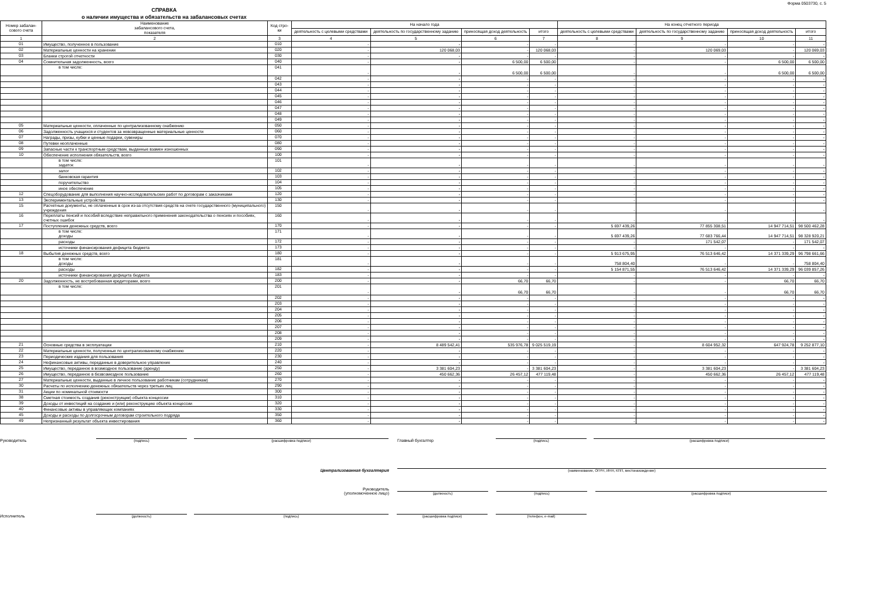Форма 0503730, с. 5
СПРАВКА
о наличии имущества и обязательств на забалансовых счетах
| Номер забалан-сового счета | Наименование забалансового счета, показателя | Код стро-ки | На начало года | | | | На конец отчетного периода | | | |
| --- | --- | --- | --- | --- | --- | --- | --- | --- | --- | --- |
| | | | деятельность с целевыми средствами | деятельность по государственному заданию | приносящая доход деятельность | итого | деятельность с целевыми средствами | деятельность по государственному заданию | приносящая доход деятельность | итого |
| 1 | 2 | 3 | 4 | 5 | 6 | 7 | 8 | 9 | 10 | 11 |
| 01 | Имущество, полученное в пользование | 010 | - | - | - | - | - | - | - | - |
| 02 | Материальные ценности на хранении | 020 | - | 120 068,03 | - | 120 068,03 | - | 120 069,03 | - | 120 069,03 |
| 03 | Бланки строгой отчетности | 030 | - | - | - | - | - | - | - | - |
| 04 | Сомнительная задолженность, всего | 040 | - | - | 6 500,00 | 6 500,00 | - | - | 6 500,00 | 6 500,00 |
| | в том числе: | 041 | - | - | 6 500,00 | 6 500,00 | - | - | 6 500,00 | 6 500,00 |
| | | 042 | - | - | - | - | - | - | - | - |
| | | 043 | - | - | - | - | - | - | - | - |
| | | 044 | - | - | - | - | - | - | - | - |
| | | 045 | - | - | - | - | - | - | - | - |
| | | 046 | - | - | - | - | - | - | - | - |
| | | 047 | - | - | - | - | - | - | - | - |
| | | 048 | - | - | - | - | - | - | - | - |
| | | 049 | - | - | - | - | - | - | - | - |
| 05 | Материальные ценности, оплаченные по централизованному снабжению | 050 | - | - | - | - | - | - | - | - |
| 06 | Задолженность учащихся и студентов за невозвращенные материальные ценности | 060 | - | - | - | - | - | - | - | - |
| 07 | Награды, призы, кубки и ценные подарки, сувениры | 070 | - | - | - | - | - | - | - | - |
| 08 | Путевки неоплаченные | 080 | - | - | - | - | - | - | - | - |
| 09 | Запасные части к транспортным средствам, выданные взамен изношенных | 090 | - | - | - | - | - | - | - | - |
| 10 | Обеспечение исполнения обязательств, всего | 100 | - | - | - | - | - | - | - | - |
| | в том числе: задаток | 101 | - | - | - | - | - | - | - | - |
| | залог | 102 | - | - | - | - | - | - | - | - |
| | банковская гарантия | 103 | - | - | - | - | - | - | - | - |
| | поручительство | 104 | - | - | - | - | - | - | - | - |
| | иное обеспечение | 105 | - | - | - | - | - | - | - | - |
| 12 | Спецоборудование для выполнения научно-исследовательских работ по договорам с заказчиками | 120 | - | - | - | - | - | - | - | - |
| 13 | Экспериментальные устройства | 130 | - | - | - | - | - | - | - | - |
| 15 | Расчетные документы, не оплаченные в срок из-за отсутствия средств на счете государственного (муниципального) учреждения | 150 | - | - | - | - | - | - | - | - |
| 16 | Переплаты пенсий и пособий вследствие неправильного применения законодательства о пенсиях и пособиях, счетных ошибок | 160 | - | - | - | - | - | - | - | - |
| 17 | Поступления денежных средств, всего | 170 | - | - | - | - | 5 697 439,26 | 77 855 308,51 | 14 947 714,51 | 98 500 462,28 |
| | в том числе: доходы | 171 | - | - | - | - | 5 697 439,26 | 77 683 766,44 | 14 947 714,51 | 98 328 920,21 |
| | расходы | 172 | - | - | - | - | - | 171 542,07 | - | 171 542,07 |
| | источники финансирования дефицита бюджета | 173 | - | - | - | - | - | - | - | - |
| 18 | Выбытия денежных средств, всего | 180 | - | - | - | - | 5 913 675,95 | 76 513 646,42 | 14 371 339,29 | 96 798 661,66 |
| | в том числе: доходы | 181 | - | - | - | - | 758 804,40 | - | - | 758 804,40 |
| | расходы | 182 | - | - | - | - | 5 154 871,55 | 76 513 646,42 | 14 371 339,29 | 96 039 857,26 |
| | источники финансирования дефицита бюджета | 183 | - | - | - | - | - | - | - | - |
| 20 | Задолженность, не востребованная кредиторами, всего | 200 | - | - | 66,70 | 66,70 | - | - | 66,70 | 66,70 |
| | в том числе: | 201 | - | - | 66,70 | 66,70 | - | - | 66,70 | 66,70 |
| | | 202 | - | - | - | - | - | - | - | - |
| | | 203 | - | - | - | - | - | - | - | - |
| | | 204 | - | - | - | - | - | - | - | - |
| | | 205 | - | - | - | - | - | - | - | - |
| | | 206 | - | - | - | - | - | - | - | - |
| | | 207 | - | - | - | - | - | - | - | - |
| | | 208 | - | - | - | - | - | - | - | - |
| | | 209 | - | - | - | - | - | - | - | - |
| 21 | Основные средства в эксплуатации | 210 | - | 8 489 542,41 | 535 976,78 | 9 025 519,19 | - | 8 604 952,32 | 647 924,78 | 9 252 877,10 |
| 22 | Материальные ценности, полученные по централизованному снабжению | 220 | - | - | - | - | - | - | - | - |
| 23 | Периодические издания для пользования | 230 | - | - | - | - | - | - | - | - |
| 24 | Нефинансовые активы, переданные в доверительное управление | 240 | - | - | - | - | - | - | - | - |
| 25 | Имущество, переданное в возмездное пользование (аренду) | 250 | - | 3 381 604,23 | - | 3 381 604,23 | - | 3 381 604,23 | - | 3 381 604,23 |
| 26 | Имущество, переданное в безвозмездное пользование | 260 | - | 450 662,36 | 26 457,12 | 477 119,48 | - | 450 662,36 | 26 457,12 | 477 119,48 |
| 27 | Материальные ценности, выданные в личное пользование работникам (сотрудникам) | 270 | - | - | - | - | - | - | - | - |
| 30 | Расчеты по исполнению денежных обязательств через третьих лиц | 290 | - | - | - | - | - | - | - | - |
| 31 | Акции по номинальной стоимости | 300 | - | - | - | - | - | - | - | - |
| 38 | Сметная стоимость создания (реконструкции) объекта концессии | 310 | - | - | - | - | - | - | - | - |
| 39 | Доходы от инвестиций на создание и (или) реконструкцию объекта концессии | 320 | - | - | - | - | - | - | - | - |
| 40 | Финансовые активы в управляющих компаниях | 330 | - | - | - | - | - | - | - | - |
| 45 | Доходы и расходы по долгосрочным договорам строительного подряда | 350 | - | - | - | - | - | - | - | - |
| 49 | Непризнанный результат объекта инвестирования | 360 | - | - | - | - | - | - | - | - |
Руководитель
(подпись)
(расшифровка подписи)
Главный бухгалтер
(подпись)
(расшифровка подписи)
Централизованная бухгалтерия
(наименование, ОГРН, ИНН, КПП, местонахождение)
Руководитель
(уполномоченное лицо)
(должность)
(подпись)
(расшифровка подписи)
Исполнитель
(должность)
(подпись)
(расшифровка подписи)
(телефон, e-mail)